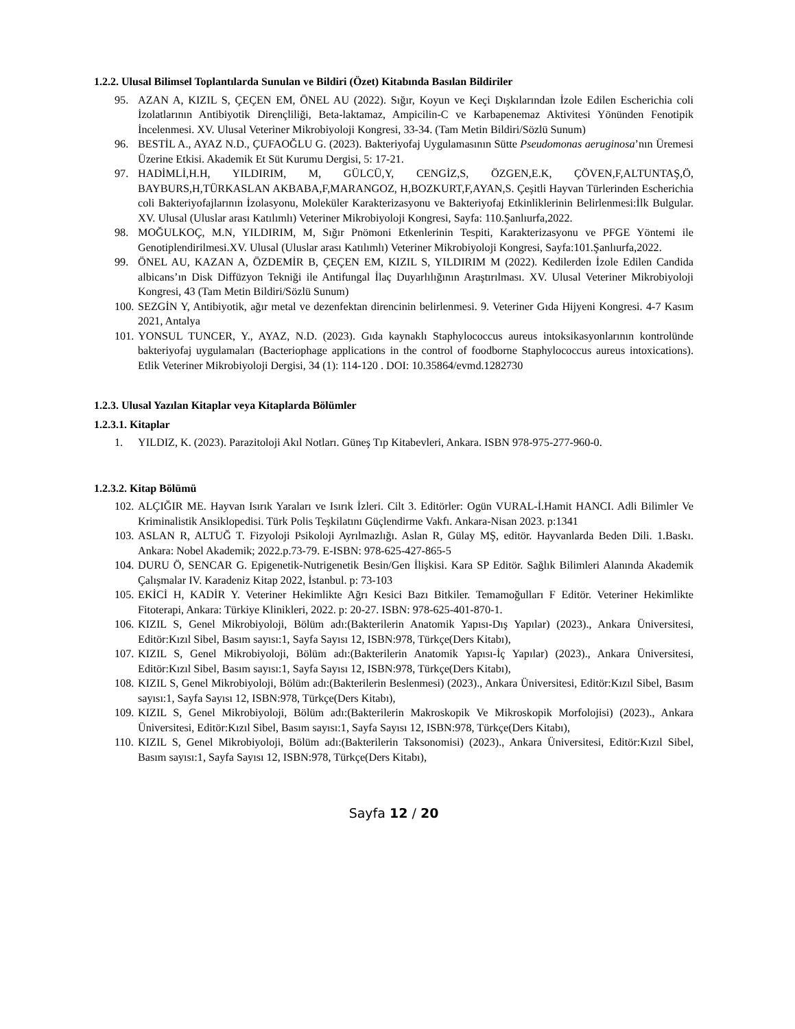1.2.2. Ulusal Bilimsel Toplantılarda Sunulan ve Bildiri (Özet) Kitabında Basılan Bildiriler
95. AZAN A, KIZIL S, ÇEÇEN EM, ÖNEL AU (2022). Sığır, Koyun ve Keçi Dışkılarından İzole Edilen Escherichia coli İzolatlarının Antibiyotik Dirençliliği, Beta-laktamaz, Ampicilin-C ve Karbapenemaz Aktivitesi Yönünden Fenotipik İncelenmesi. XV. Ulusal Veteriner Mikrobiyoloji Kongresi, 33-34. (Tam Metin Bildiri/Sözlü Sunum)
96. BESTİL A., AYAZ N.D., ÇUFAOĞLU G. (2023). Bakteriyofaj Uygulamasının Sütte Pseudomonas aeruginosa’nın Üremesi Üzerine Etkisi. Akademik Et Süt Kurumu Dergisi, 5: 17-21.
97. HADİMLİ,H.H, YILDIRIM, M, GÜLCÜ,Y, CENGİZ,S, ÖZGEN,E.K, ÇÖVEN,F,ALTUNTAŞ,Ö, BAYBURS,H,TÜRKASLAN AKBABA,F,MARANGOZ, H,BOZKURT,F,AYAN,S. Çeşitli Hayvan Türlerinden Escherichia coli Bakteriyofajlarının İzolasyonu, Moleküler Karakterizasyonu ve Bakteriyofaj Etkinliklerinin Belirlenmesi:İlk Bulgular. XV. Ulusal (Uluslar arası Katılımlı) Veteriner Mikrobiyoloji Kongresi, Sayfa: 110.Şanlıurfa,2022.
98. MOĞULKOÇ, M.N, YILDIRIM, M, Sığır Pnömoni Etkenlerinin Tespiti, Karakterizasyonu ve PFGE Yöntemi ile Genotiplendirilmesi.XV. Ulusal (Uluslar arası Katılımlı) Veteriner Mikrobiyoloji Kongresi, Sayfa:101.Şanlıurfa,2022.
99. ÖNEL AU, KAZAN A, ÖZDEMİR B, ÇEÇEN EM, KIZIL S, YILDIRIM M (2022). Kedilerden İzole Edilen Candida albicans’ın Disk Diffüzyon Tekniği ile Antifungal İlaç Duyarlılığının Araştırılması. XV. Ulusal Veteriner Mikrobiyoloji Kongresi, 43 (Tam Metin Bildiri/Sözlü Sunum)
100. SEZGİN Y, Antibiyotik, ağır metal ve dezenfektan direncinin belirlenmesi. 9. Veteriner Gıda Hijyeni Kongresi. 4-7 Kasım 2021, Antalya
101. YONSUL TUNCER, Y., AYAZ, N.D. (2023). Gıda kaynaklı Staphylococcus aureus intoksikasyonlarının kontrolünde bakteriyofaj uygulamaları (Bacteriophage applications in the control of foodborne Staphylococcus aureus intoxications). Etlik Veteriner Mikrobiyoloji Dergisi, 34 (1): 114-120 . DOI: 10.35864/evmd.1282730
1.2.3. Ulusal Yazılan Kitaplar veya Kitaplarda Bölümler
1.2.3.1. Kitaplar
1. YILDIZ, K. (2023). Parazitoloji Akıl Notları. Güneş Tıp Kitabevleri, Ankara. ISBN 978-975-277-960-0.
1.2.3.2. Kitap Bölümü
102. ALÇIĞIR ME. Hayvan Isırık Yaraları ve Isırık İzleri. Cilt 3. Editörler: Ogün VURAL-İ.Hamit HANCI. Adli Bilimler Ve Kriminalistik Ansiklopedisi. Türk Polis Teşkilatını Güçlendirme Vakfı. Ankara-Nisan 2023. p:1341
103. ASLAN R, ALTUĞ T. Fizyoloji Psikoloji Ayrılmazlığı. Aslan R, Gülay MŞ, editör. Hayvanlarda Beden Dili. 1.Baskı. Ankara: Nobel Akademik; 2022.p.73-79. E-ISBN: 978-625-427-865-5
104. DURU Ö, SENCAR G. Epigenetik-Nutrigenetik Besin/Gen İlişkisi. Kara SP Editör. Sağlık Bilimleri Alanında Akademik Çalışmalar IV. Karadeniz Kitap 2022, İstanbul. p: 73-103
105. EKİCİ H, KADİR Y. Veteriner Hekimlikte Ağrı Kesici Bazı Bitkiler. Temamoğulları F Editör. Veteriner Hekimlikte Fitoterapi, Ankara: Türkiye Klinikleri, 2022. p: 20-27. ISBN: 978-625-401-870-1.
106. KIZIL S, Genel Mikrobiyoloji, Bölüm adı:(Bakterilerin Anatomik Yapısı-Dış Yapılar) (2023)., Ankara Üniversitesi, Editör:Kızıl Sibel, Basım sayısı:1, Sayfa Sayısı 12, ISBN:978, Türkçe(Ders Kitabı),
107. KIZIL S, Genel Mikrobiyoloji, Bölüm adı:(Bakterilerin Anatomik Yapısı-İç Yapılar) (2023)., Ankara Üniversitesi, Editör:Kızıl Sibel, Basım sayısı:1, Sayfa Sayısı 12, ISBN:978, Türkçe(Ders Kitabı),
108. KIZIL S, Genel Mikrobiyoloji, Bölüm adı:(Bakterilerin Beslenmesi) (2023)., Ankara Üniversitesi, Editör:Kızıl Sibel, Basım sayısı:1, Sayfa Sayısı 12, ISBN:978, Türkçe(Ders Kitabı),
109. KIZIL S, Genel Mikrobiyoloji, Bölüm adı:(Bakterilerin Makroskopik Ve Mikroskopik Morfolojisi) (2023)., Ankara Üniversitesi, Editör:Kızıl Sibel, Basım sayısı:1, Sayfa Sayısı 12, ISBN:978, Türkçe(Ders Kitabı),
110. KIZIL S, Genel Mikrobiyoloji, Bölüm adı:(Bakterilerin Taksonomisi) (2023)., Ankara Üniversitesi, Editör:Kızıl Sibel, Basım sayısı:1, Sayfa Sayısı 12, ISBN:978, Türkçe(Ders Kitabı),
Sayfa 12 / 20